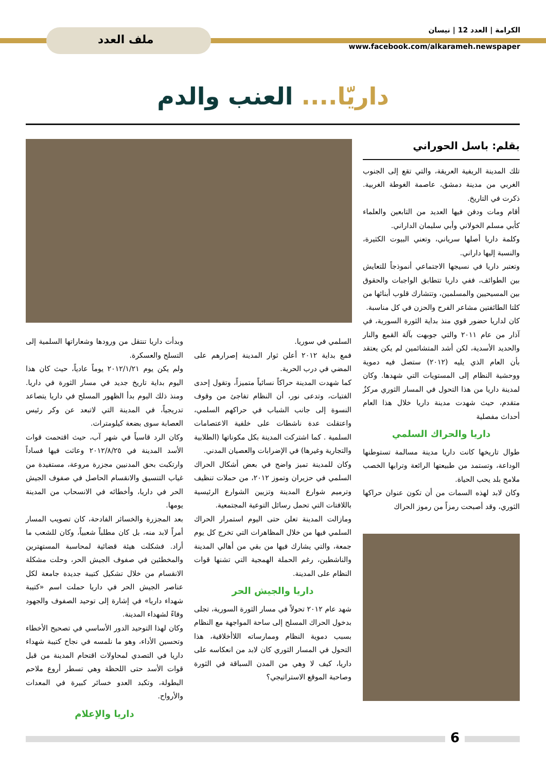الكرامة | العدد 12 | نيسان
www.facebook.com/alkarameh.newspaper
ملف العدد
داريّا.... العنب والدم
بقلم: باسل الحوراني
تلك المدينة الريفية العريقة، والتي تقع إلى الجنوب الغربي من مدينة دمشق، عاصمة الغوطة الغربية. ذكرت في التاريخ.
أقام ومات ودفن فيها العديد من التابعين والعلماء كأبي مسلم الخولاني وأبي سليمان الداراني.
وكلمة داريا أصلها سرياني، وتعني البيوت الكثيرة، والنسبة إليها داراني.
وتعتبر داريا في نسيجها الاجتماعي أنموذجاً للتعايش بين الطوائف، ففي داريا تتطابق الواجبات والحقوق بين المسيحيين والمسلمين، وتتشارك قلوب أبنائها من كلتا الطائفتين مشاعر الفرح والحزن في كل مناسبة.
كان لداريا حضور قوي منذ بداية الثورة السورية، في آذار من عام ٢٠١١ والتي جوبهت بآلة القمع والنار والحديد الأسدية، لكن أشد المتشائمين لم يكن يعتقد بأن العام الذي يليه (٢٠١٢) ستصل فيه دموية ووحشية النظام إلى المستويات التي شهدها. وكان لمدينة داريا من هذا التحول في المسار الثوري مركزٌ متقدم، حيث شهدت مدينة داريا خلال هذا العام أحداث مفصلية
داريا والحراك السلمي
طوال تاريخها كانت داريا مدينة مسالمة تستوطنها الوداعة، وتستمد من طبيعتها الرائعة وترابها الخصب ملامح بلد يحب الحياة.
وكان لابد لهذه السمات من أن تكون عنوان حراكها الثوري، وقد أصبحت رمزاً من رموز الحراك
السلمي في سوريا.
فمع بداية ٢٠١٢ أعلن ثوار المدينة إصرارهم على المضي في درب الحرية.
كما شهدت المدينة حراكاً نسائياً متميزاً، وتقول إحدى الفتيات، وتدعى نور، أن النظام تفاجئ من وقوف النسوة إلى جانب الشباب في حراكهم السلمي، واعتقلت عدة ناشطات على خلفية الاعتصامات السلمية . كما اشتركت المدينة بكل مكوناتها (الطلابية والتجارية وغيرها) في الإضرابات والعصيان المدني.
وكان للمدينة تميز واضح في بعض أشكال الحراك السلمي في حزيران وتموز ٢٠١٢، من حملات تنظيف وترميم شوارع المدينة وتزيين الشوارع الرئيسية باللافتات التي تحمل رسائل التوعية المجتمعية.
ومازالت المدينة تعلن حتى اليوم استمرار الحراك السلمي فيها من خلال المظاهرات التي تخرج كل يوم جمعة، والتي يشارك فيها من بقي من أهالي المدينة والناشطين، رغم الحملة الهمجية التي تشنها قوات النظام على المدينة.
داريا والجيش الحر
شهد عام ٢٠١٢ تحولاً في مسار الثورة السورية، تجلى بدخول الحراك المسلح إلى ساحة المواجهة مع النظام بسبب دموية النظام وممارساته اللاأخلاقية، هذا التحول في المسار الثوري كان لابد من انعكاسه على داريا، كيف لا وهي من المدن السباقة في الثورة وصاحبة الموقع الاستراتيجي؟
وبدأت داريا تنتقل من ورودها وشعاراتها السلمية إلى التسلح والعسكرة.
ولم يكن يوم ٢٠١٢/١/٢١ يوماً عادياً، حيث كان هذا اليوم بداية تاريخ جديد في مسار الثورة في داريا. ومنذ ذلك اليوم بدأ الظهور المسلح في داريا يتصاعد تدريجياً، في المدينة التي لاتبعد عن وكر رئيس العصابة سوى بضعة كيلومترات.
وكان الرد قاسياً في شهر آب، حيث اقتحمت قوات الأسد المدينة في ٢٠١٢/٨/٢٥ وعاثت فيها فساداً وارتكبت بحق المدنيين مجزرة مروعة، مستفيدة من غياب التنسيق والانقسام الحاصل في صفوف الجيش الحر في داريا، وأخطائه في الانسحاب من المدينة يومها.
بعد المجزرة والخسائر الفادحة، كان تصويب المسار أمراً لابد منه، بل كان مطلباً شعبياً، وكان للشعب ما أراد. فشكلت هيئة قضائية لمحاسبة المستهترين والمخطئين في صفوف الجيش الحر، وحلت مشكلة الانقسام من خلال تشكيل كتيبة جديدة جامعة لكل عناصر الجيش الحر في داريا حملت اسم «كتيبة شهداء داريا» في إشارة إلى توحيد الصفوف والجهود وفاءً لشهداء المدينة.
وكان لهذا التوحيد الدور الأساسي في تصحيح الأخطاء وتحسين الأداء، وهو ما نلمسه في نجاح كتيبة شهداء داريا في التصدي لمحاولات اقتحام المدينة من قبل قوات الأسد حتى اللحظة وهي تسطر أروع ملاحم البطولة، وتكبد العدو خسائر كبيرة في المعدات والأرواح.
داريا والإعلام
6